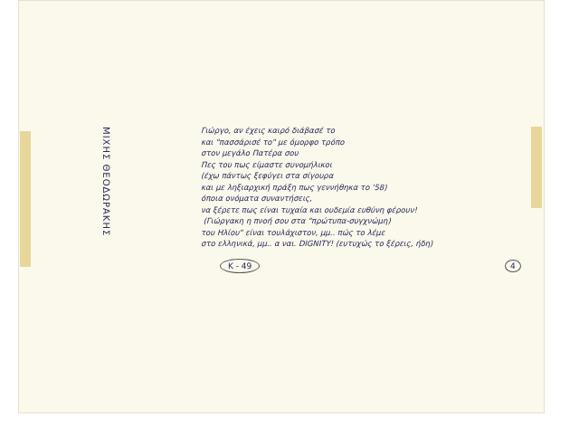ΜΙΧΗΣ ΘΕΟΔΩΡΑΚΗΣ
Γιώργο, αν έχεις καιρό διάβασέ το
και "πασσάρισέ το" με όμορφο τρόπο
στον μεγάλο Πατέρα σου
Πες του πως είμαστε συνομήλικοι
(έχω πάντως ξεφύγει στα σίγουρα
και με ληξιαρχική πράξη πως γεννήθηκα το '58)
όποια ονόματα συναντήσεις,
να ξέρετε πως είναι τυχαία και ουδεμία ευθύνη φέρουν!
(Γιώργακη η πνοή σου στα "πρώτυπα-συγχνώμη)
του Ηλίου" είναι τουλάχιστον, μμ.. πώς το λέμε
στο ελληνικά, μμ.. α ναι. DIGNITY! (ευτυχώς το ξέρεις, ήδη)
K - 49 4